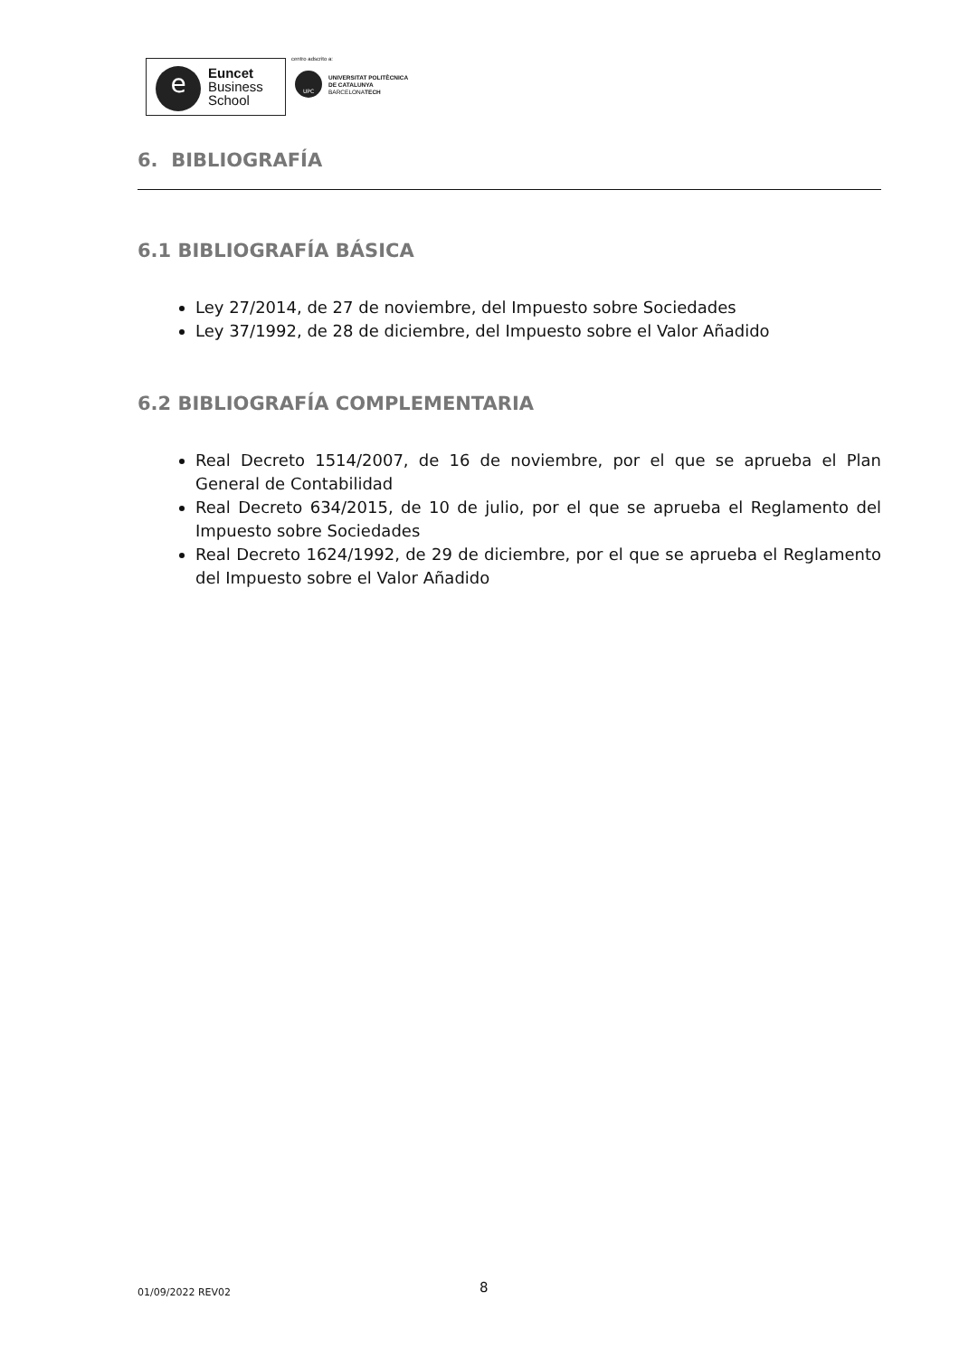e
Euncet
Business
School
centro adscrito a:
UPC
UNIVERSITAT POLITÈCNICA
DE CATALUNYA
BARCELONATECH
6. BIBLIOGRAFÍA
6.1 BIBLIOGRAFÍA BÁSICA
Ley 27/2014, de 27 de noviembre, del Impuesto sobre Sociedades
Ley 37/1992, de 28 de diciembre, del Impuesto sobre el Valor Añadido
6.2 BIBLIOGRAFÍA COMPLEMENTARIA
Real Decreto 1514/2007, de 16 de noviembre, por el que se aprueba el Plan General de Contabilidad
Real Decreto 634/2015, de 10 de julio, por el que se aprueba el Reglamento del Impuesto sobre Sociedades
Real Decreto 1624/1992, de 29 de diciembre, por el que se aprueba el Reglamento del Impuesto sobre el Valor Añadido
01/09/2022 REV02 8